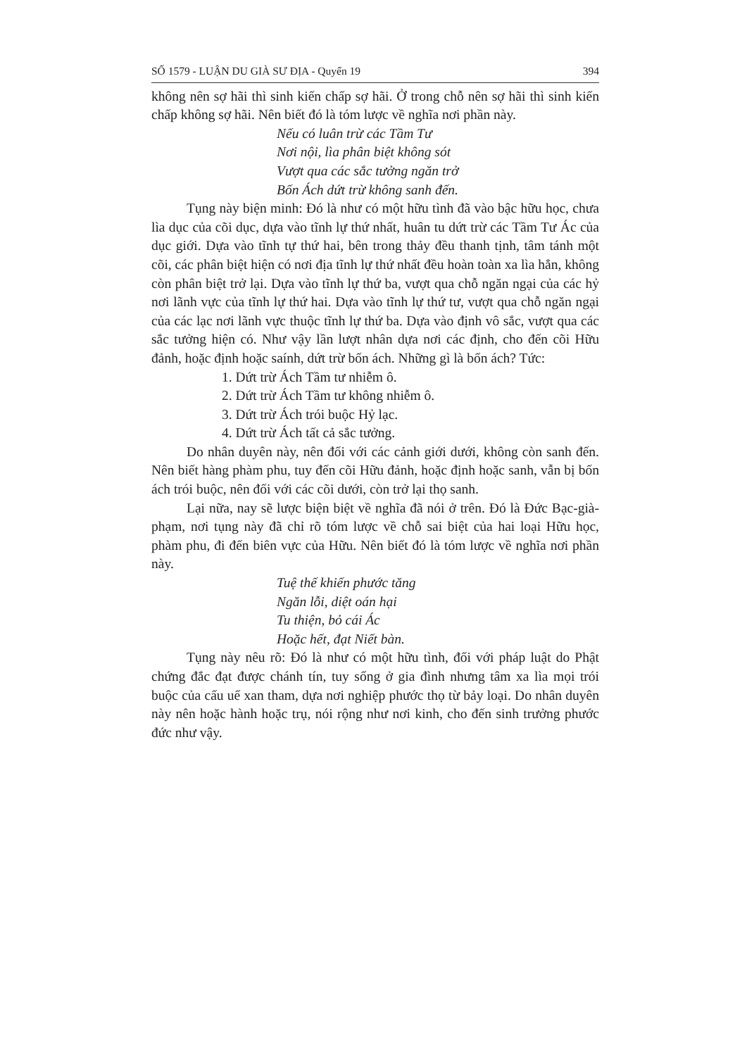SỐ 1579 - LUẬN DU GIÀ SƯ ĐỊA - Quyển 19 394
không nên sợ hãi thì sinh kiến chấp sợ hãi. Ở trong chỗ nên sợ hãi thì sinh kiến chấp không sợ hãi. Nên biết đó là tóm lược về nghĩa nơi phần này.
Nếu có luân trừ các Tầm Tư
Nơi nội, lìa phân biệt không sót
Vượt qua các sắc tưởng ngăn trở
Bốn Ách dứt trừ không sanh đến.
Tụng này biện minh: Đó là như có một hữu tình đã vào bậc hữu học, chưa lìa dục của cõi dục, dựa vào tĩnh lự thứ nhất, huân tu dứt trừ các Tầm Tư Ác của dục giới. Dựa vào tĩnh tự thứ hai, bên trong thảy đều thanh tịnh, tâm tánh một cõi, các phân biệt hiện có nơi địa tĩnh lự thứ nhất đều hoàn toàn xa lìa hẳn, không còn phân biệt trở lại. Dựa vào tĩnh lự thứ ba, vượt qua chỗ ngăn ngại của các hỷ nơi lãnh vực của tĩnh lự thứ hai. Dựa vào tĩnh lự thứ tư, vượt qua chỗ ngăn ngại của các lạc nơi lãnh vực thuộc tĩnh lự thứ ba. Dựa vào định vô sắc, vượt qua các sắc tưởng hiện có. Như vậy lần lượt nhân dựa nơi các định, cho đến cõi Hữu đảnh, hoặc định hoặc saính, dứt trừ bốn ách. Những gì là bốn ách? Tức:
1. Dứt trừ Ách Tầm tư nhiễm ô.
2. Dứt trừ Ách Tầm tư không nhiễm ô.
3. Dứt trừ Ách trói buộc Hỷ lạc.
4. Dứt trừ Ách tất cả sắc tưởng.
Do nhân duyên này, nên đối với các cảnh giới dưới, không còn sanh đến. Nên biết hàng phàm phu, tuy đến cõi Hữu đảnh, hoặc định hoặc sanh, vẫn bị bốn ách trói buộc, nên đối với các cõi dưới, còn trở lại thọ sanh.
Lại nữa, nay sẽ lược biện biệt về nghĩa đã nói ở trên. Đó là Đức Bạc-già-phạm, nơi tụng này đã chỉ rõ tóm lược về chỗ sai biệt của hai loại Hữu học, phàm phu, đi đến biên vực của Hữu. Nên biết đó là tóm lược về nghĩa nơi phần này.
Tuệ thế khiến phước tăng
Ngăn lỗi, diệt oán hại
Tu thiện, bỏ cái Ác
Hoặc hết, đạt Niết bàn.
Tụng này nêu rõ: Đó là như có một hữu tình, đối với pháp luật do Phật chứng đắc đạt được chánh tín, tuy sống ở gia đình nhưng tâm xa lìa mọi trói buộc của cấu uế xan tham, dựa nơi nghiệp phước thọ từ bảy loại. Do nhân duyên này nên hoặc hành hoặc trụ, nói rộng như nơi kinh, cho đến sinh trưởng phước đức như vậy.